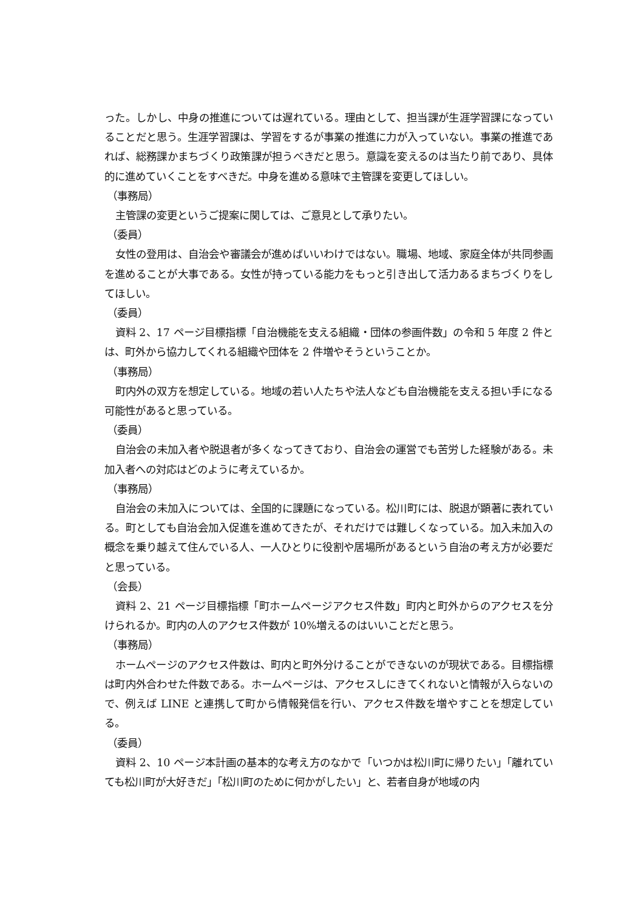った。しかし、中身の推進については遅れている。理由として、担当課が生涯学習課になっていることだと思う。生涯学習課は、学習をするが事業の推進に力が入っていない。事業の推進であれば、総務課かまちづくり政策課が担うべきだと思う。意識を変えるのは当たり前であり、具体的に進めていくことをすべきだ。中身を進める意味で主管課を変更してほしい。
（事務局）
主管課の変更というご提案に関しては、ご意見として承りたい。
（委員）
女性の登用は、自治会や審議会が進めばいいわけではない。職場、地域、家庭全体が共同参画を進めることが大事である。女性が持っている能力をもっと引き出して活力あるまちづくりをしてほしい。
（委員）
資料 2、17 ページ目標指標「自治機能を支える組織・団体の参画件数」の令和 5 年度 2 件とは、町外から協力してくれる組織や団体を 2 件増やそうということか。
（事務局）
町内外の双方を想定している。地域の若い人たちや法人なども自治機能を支える担い手になる可能性があると思っている。
（委員）
自治会の未加入者や脱退者が多くなってきており、自治会の運営でも苦労した経験がある。未加入者への対応はどのように考えているか。
（事務局）
自治会の未加入については、全国的に課題になっている。松川町には、脱退が顕著に表れている。町としても自治会加入促進を進めてきたが、それだけでは難しくなっている。加入未加入の概念を乗り越えて住んでいる人、一人ひとりに役割や居場所があるという自治の考え方が必要だと思っている。
（会長）
資料 2、21 ページ目標指標「町ホームページアクセス件数」町内と町外からのアクセスを分けられるか。町内の人のアクセス件数が 10%増えるのはいいことだと思う。
（事務局）
ホームページのアクセス件数は、町内と町外分けることができないのが現状である。目標指標は町内外合わせた件数である。ホームページは、アクセスしにきてくれないと情報が入らないので、例えば LINE と連携して町から情報発信を行い、アクセス件数を増やすことを想定している。
（委員）
資料 2、10 ページ本計画の基本的な考え方のなかで「いつかは松川町に帰りたい」「離れていても松川町が大好きだ」「松川町のために何かがしたい」と、若者自身が地域の内